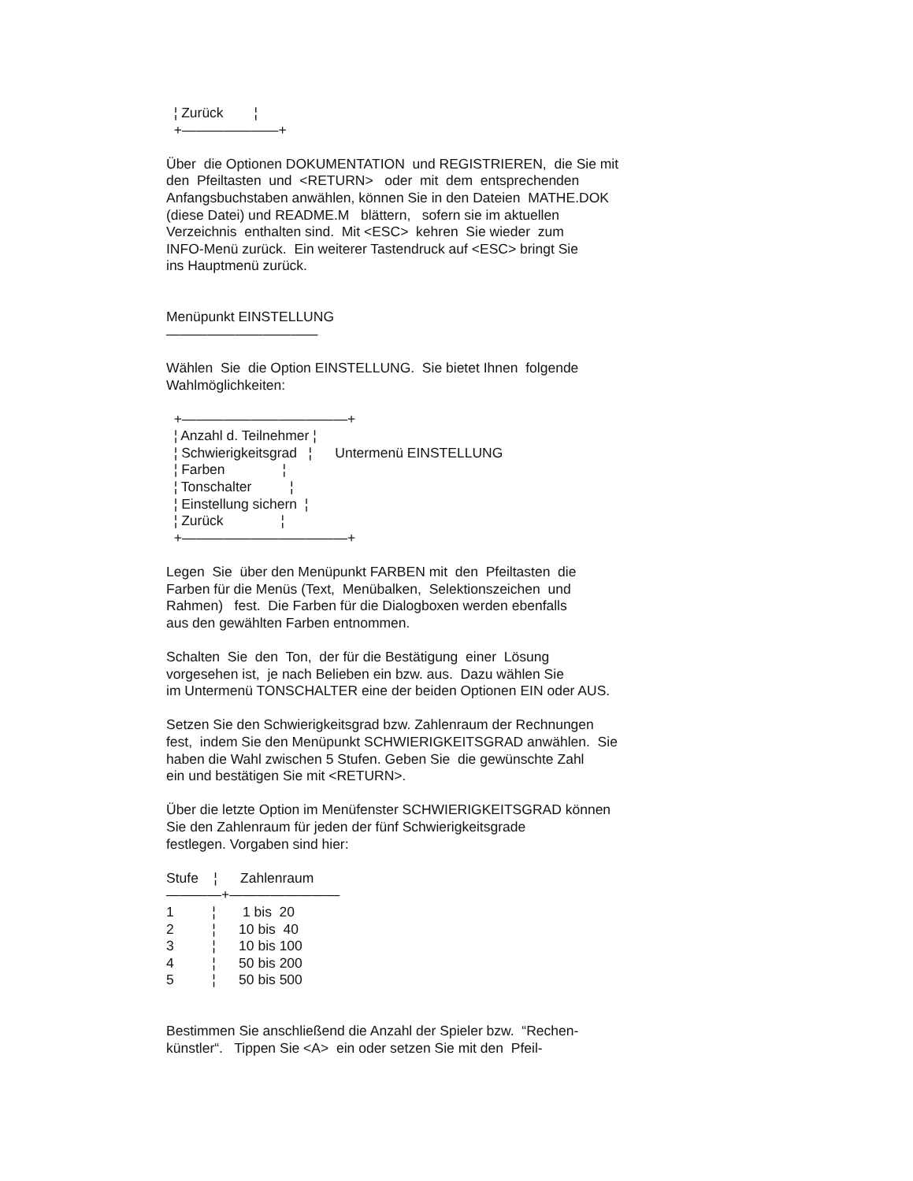¦ Zurück ¦
+———————+
Über die Optionen DOKUMENTATION und REGISTRIEREN, die Sie mit den Pfeiltasten und <RETURN> oder mit dem entsprechenden Anfangsbuchstaben anwählen, können Sie in den Dateien MATHE.DOK (diese Datei) und README.M blättern, sofern sie im aktuellen Verzeichnis enthalten sind. Mit <ESC> kehren Sie wieder zum INFO-Menü zurück. Ein weiterer Tastendruck auf <ESC> bringt Sie ins Hauptmenü zurück.
Menüpunkt EINSTELLUNG ———————————
Wählen Sie die Option EINSTELLUNG. Sie bietet Ihnen folgende Wahlmöglichkeiten:
+————————————+ ¦ Anzahl d. Teilnehmer ¦ ¦ Schwierigkeitsgrad ¦ Untermenü EINSTELLUNG ¦ Farben ¦ ¦ Tonschalter ¦ ¦ Einstellung sichern ¦ ¦ Zurück ¦ +————————————+
Legen Sie über den Menüpunkt FARBEN mit den Pfeiltasten die Farben für die Menüs (Text, Menübalken, Selektionszeichen und Rahmen) fest. Die Farben für die Dialogboxen werden ebenfalls aus den gewählten Farben entnommen.
Schalten Sie den Ton, der für die Bestätigung einer Lösung vorgesehen ist, je nach Belieben ein bzw. aus. Dazu wählen Sie im Untermenü TONSCHALTER eine der beiden Optionen EIN oder AUS.
Setzen Sie den Schwierigkeitsgrad bzw. Zahlenraum der Rechnungen fest, indem Sie den Menüpunkt SCHWIERIGKEITSGRAD anwählen. Sie haben die Wahl zwischen 5 Stufen. Geben Sie die gewünschte Zahl ein und bestätigen Sie mit <RETURN>.
Über die letzte Option im Menüfenster SCHWIERIGKEITSGRAD können Sie den Zahlenraum für jeden der fünf Schwierigkeitsgrade festlegen. Vorgaben sind hier:
Stufe ¦ Zahlenraum ————+———————— 1 ¦ 1 bis 20 2 ¦ 10 bis 40 3 ¦ 10 bis 100 4 ¦ 50 bis 200 5 ¦ 50 bis 500
Bestimmen Sie anschließend die Anzahl der Spieler bzw. “Rechen- künstler“. Tippen Sie <A> ein oder setzen Sie mit den Pfeil-